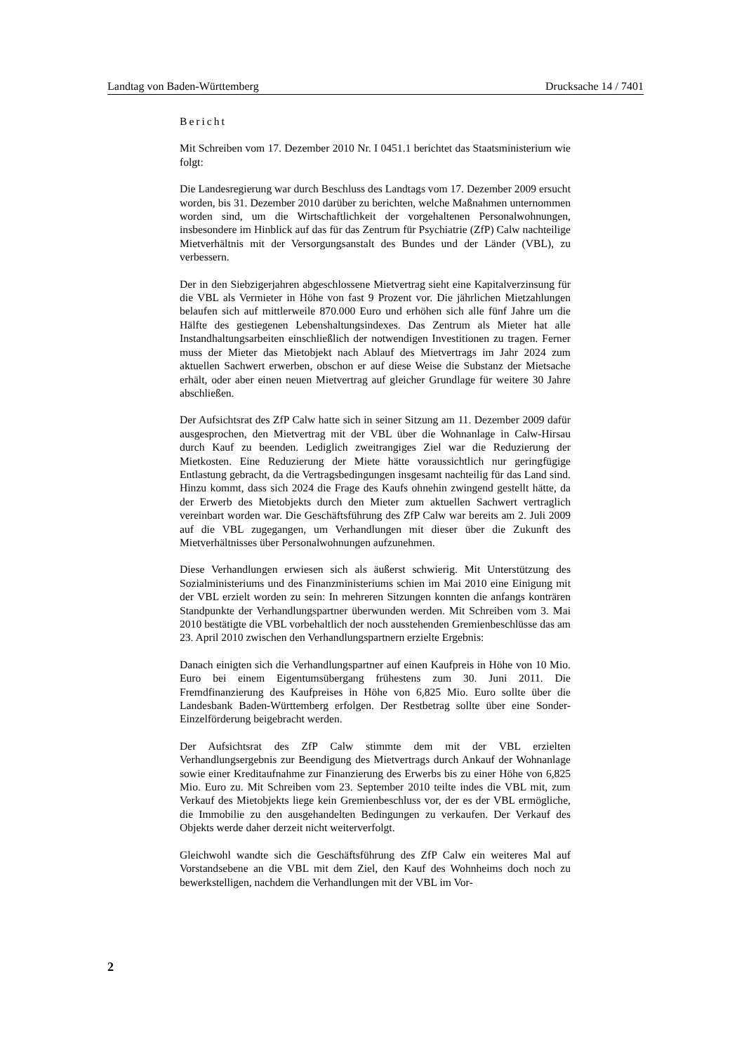Landtag von Baden-Württemberg Drucksache 14 / 7401
Bericht
Mit Schreiben vom 17. Dezember 2010 Nr. I 0451.1 berichtet das Staatsministerium wie folgt:
Die Landesregierung war durch Beschluss des Landtags vom 17. Dezember 2009 ersucht worden, bis 31. Dezember 2010 darüber zu berichten, welche Maßnahmen unternommen worden sind, um die Wirtschaftlichkeit der vorgehaltenen Personalwohnungen, insbesondere im Hinblick auf das für das Zentrum für Psychiatrie (ZfP) Calw nachteilige Mietverhältnis mit der Versorgungsanstalt des Bundes und der Länder (VBL), zu verbessern.
Der in den Siebzigerjahren abgeschlossene Mietvertrag sieht eine Kapitalverzinsung für die VBL als Vermieter in Höhe von fast 9 Prozent vor. Die jährlichen Mietzahlungen belaufen sich auf mittlerweile 870.000 Euro und erhöhen sich alle fünf Jahre um die Hälfte des gestiegenen Lebenshaltungsindexes. Das Zentrum als Mieter hat alle Instandhaltungsarbeiten einschließlich der notwendigen Investitionen zu tragen. Ferner muss der Mieter das Mietobjekt nach Ablauf des Mietvertrags im Jahr 2024 zum aktuellen Sachwert erwerben, obschon er auf diese Weise die Substanz der Mietsache erhält, oder aber einen neuen Mietvertrag auf gleicher Grundlage für weitere 30 Jahre abschließen.
Der Aufsichtsrat des ZfP Calw hatte sich in seiner Sitzung am 11. Dezember 2009 dafür ausgesprochen, den Mietvertrag mit der VBL über die Wohnanlage in Calw-Hirsau durch Kauf zu beenden. Lediglich zweitrangiges Ziel war die Reduzierung der Mietkosten. Eine Reduzierung der Miete hätte voraussichtlich nur geringfügige Entlastung gebracht, da die Vertragsbedingungen insgesamt nachteilig für das Land sind. Hinzu kommt, dass sich 2024 die Frage des Kaufs ohnehin zwingend gestellt hätte, da der Erwerb des Mietobjekts durch den Mieter zum aktuellen Sachwert vertraglich vereinbart worden war. Die Geschäftsführung des ZfP Calw war bereits am 2. Juli 2009 auf die VBL zugegangen, um Verhandlungen mit dieser über die Zukunft des Mietverhältnisses über Personalwohnungen aufzunehmen.
Diese Verhandlungen erwiesen sich als äußerst schwierig. Mit Unterstützung des Sozialministeriums und des Finanzministeriums schien im Mai 2010 eine Einigung mit der VBL erzielt worden zu sein: In mehreren Sitzungen konnten die anfangs konträren Standpunkte der Verhandlungspartner überwunden werden. Mit Schreiben vom 3. Mai 2010 bestätigte die VBL vorbehaltlich der noch ausstehenden Gremienbeschlüsse das am 23. April 2010 zwischen den Verhandlungspartnern erzielte Ergebnis:
Danach einigten sich die Verhandlungspartner auf einen Kaufpreis in Höhe von 10 Mio. Euro bei einem Eigentumsübergang frühestens zum 30. Juni 2011. Die Fremdfinanzierung des Kaufpreises in Höhe von 6,825 Mio. Euro sollte über die Landesbank Baden-Württemberg erfolgen. Der Restbetrag sollte über eine Sonder-Einzelförderung beigebracht werden.
Der Aufsichtsrat des ZfP Calw stimmte dem mit der VBL erzielten Verhandlungsergebnis zur Beendigung des Mietvertrags durch Ankauf der Wohnanlage sowie einer Kreditaufnahme zur Finanzierung des Erwerbs bis zu einer Höhe von 6,825 Mio. Euro zu. Mit Schreiben vom 23. September 2010 teilte indes die VBL mit, zum Verkauf des Mietobjekts liege kein Gremienbeschluss vor, der es der VBL ermögliche, die Immobilie zu den ausgehandelten Bedingungen zu verkaufen. Der Verkauf des Objekts werde daher derzeit nicht weiterverfolgt.
Gleichwohl wandte sich die Geschäftsführung des ZfP Calw ein weiteres Mal auf Vorstandsebene an die VBL mit dem Ziel, den Kauf des Wohnheims doch noch zu bewerkstelligen, nachdem die Verhandlungen mit der VBL im Vor-
2